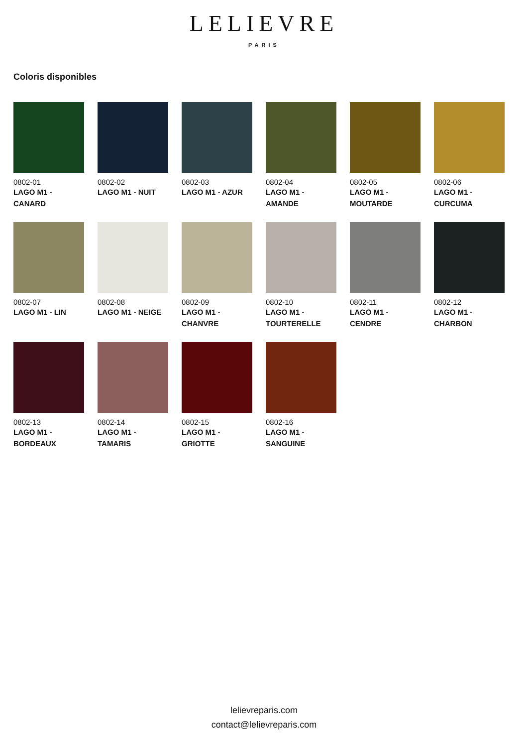LELIEVRE
PARIS
Coloris disponibles
0802-01
LAGO M1 - CANARD
0802-02
LAGO M1 - NUIT
0802-03
LAGO M1 - AZUR
0802-04
LAGO M1 - AMANDE
0802-05
LAGO M1 - MOUTARDE
0802-06
LAGO M1 - CURCUMA
0802-07
LAGO M1 - LIN
0802-08
LAGO M1 - NEIGE
0802-09
LAGO M1 - CHANVRE
0802-10
LAGO M1 - TOURTERELLE
0802-11
LAGO M1 - CENDRE
0802-12
LAGO M1 - CHARBON
0802-13
LAGO M1 - BORDEAUX
0802-14
LAGO M1 - TAMARIS
0802-15
LAGO M1 - GRIOTTE
0802-16
LAGO M1 - SANGUINE
lelievreparis.com
contact@lelievreparis.com